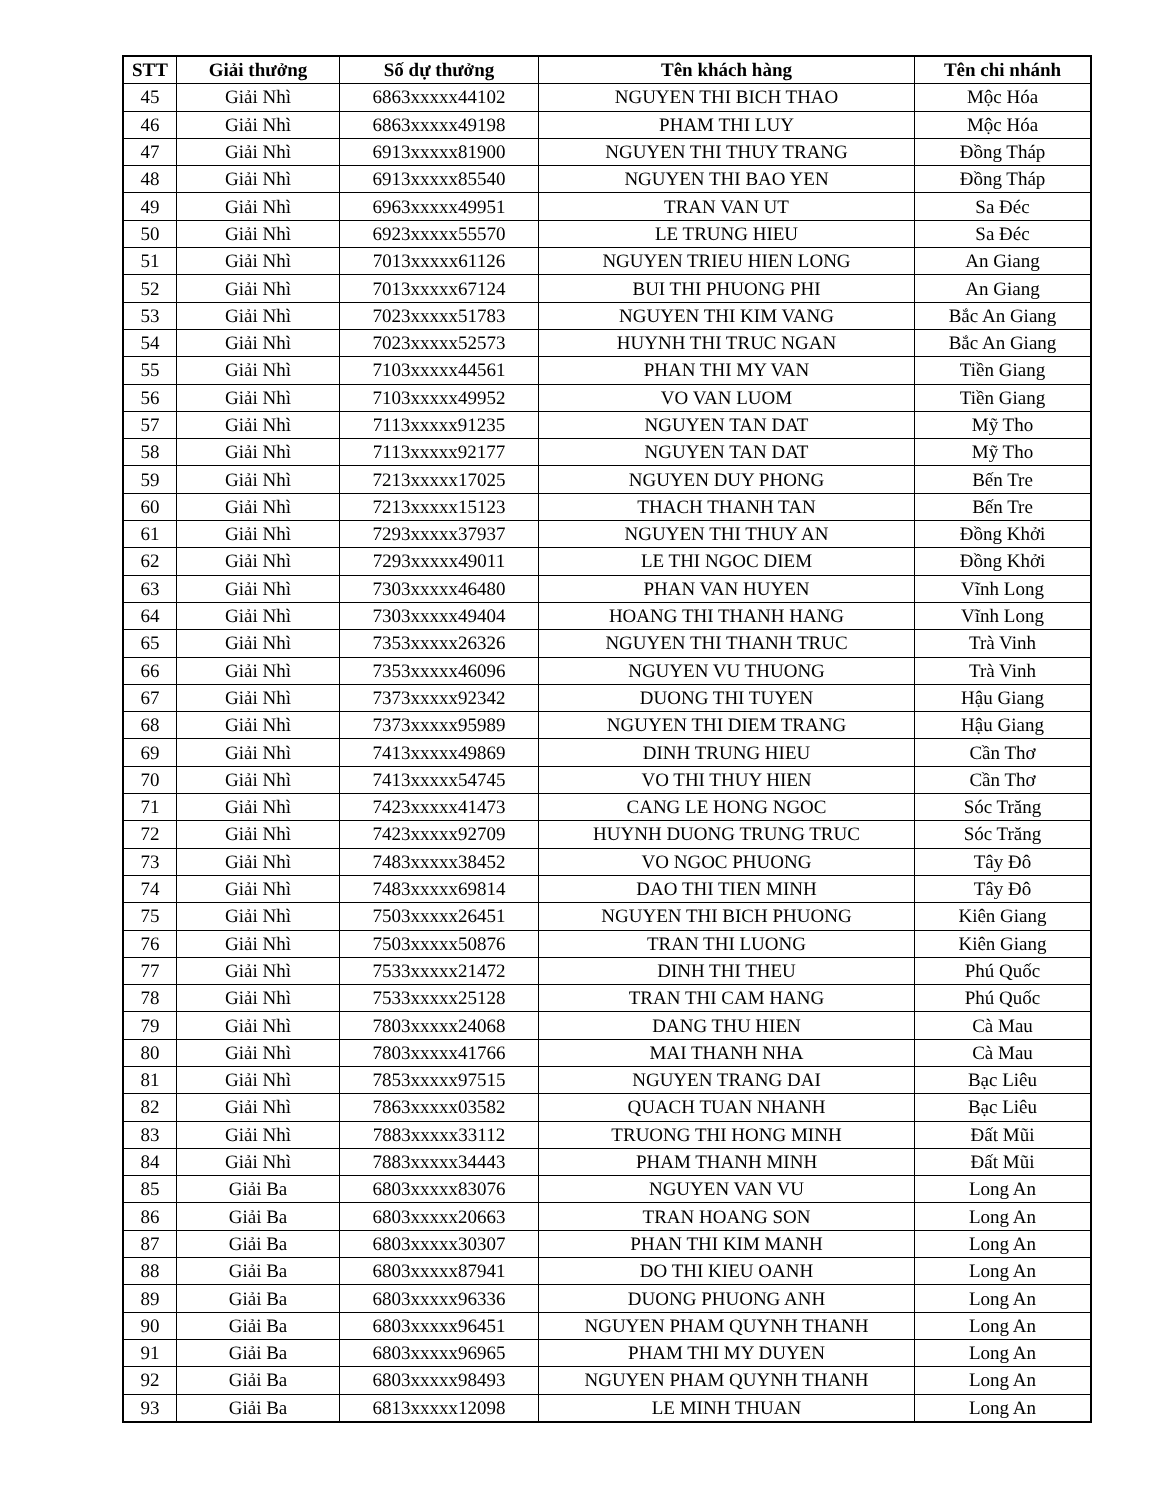| STT | Giải thưởng | Số dự thưởng | Tên khách hàng | Tên chi nhánh |
| --- | --- | --- | --- | --- |
| 45 | Giải Nhì | 6863xxxxx44102 | NGUYEN THI BICH THAO | Mộc Hóa |
| 46 | Giải Nhì | 6863xxxxx49198 | PHAM THI LUY | Mộc Hóa |
| 47 | Giải Nhì | 6913xxxxx81900 | NGUYEN THI THUY TRANG | Đồng Tháp |
| 48 | Giải Nhì | 6913xxxxx85540 | NGUYEN THI BAO YEN | Đồng Tháp |
| 49 | Giải Nhì | 6963xxxxx49951 | TRAN VAN UT | Sa Đéc |
| 50 | Giải Nhì | 6923xxxxx55570 | LE TRUNG HIEU | Sa Đéc |
| 51 | Giải Nhì | 7013xxxxx61126 | NGUYEN TRIEU HIEN LONG | An Giang |
| 52 | Giải Nhì | 7013xxxxx67124 | BUI THI PHUONG PHI | An Giang |
| 53 | Giải Nhì | 7023xxxxx51783 | NGUYEN THI KIM VANG | Bắc An Giang |
| 54 | Giải Nhì | 7023xxxxx52573 | HUYNH THI TRUC NGAN | Bắc An Giang |
| 55 | Giải Nhì | 7103xxxxx44561 | PHAN THI MY VAN | Tiền Giang |
| 56 | Giải Nhì | 7103xxxxx49952 | VO VAN LUOM | Tiền Giang |
| 57 | Giải Nhì | 7113xxxxx91235 | NGUYEN TAN DAT | Mỹ Tho |
| 58 | Giải Nhì | 7113xxxxx92177 | NGUYEN TAN DAT | Mỹ Tho |
| 59 | Giải Nhì | 7213xxxxx17025 | NGUYEN DUY PHONG | Bến Tre |
| 60 | Giải Nhì | 7213xxxxx15123 | THACH THANH TAN | Bến Tre |
| 61 | Giải Nhì | 7293xxxxx37937 | NGUYEN THI THUY AN | Đồng Khởi |
| 62 | Giải Nhì | 7293xxxxx49011 | LE THI NGOC DIEM | Đồng Khởi |
| 63 | Giải Nhì | 7303xxxxx46480 | PHAN VAN HUYEN | Vĩnh Long |
| 64 | Giải Nhì | 7303xxxxx49404 | HOANG THI THANH HANG | Vĩnh Long |
| 65 | Giải Nhì | 7353xxxxx26326 | NGUYEN THI THANH TRUC | Trà Vinh |
| 66 | Giải Nhì | 7353xxxxx46096 | NGUYEN VU THUONG | Trà Vinh |
| 67 | Giải Nhì | 7373xxxxx92342 | DUONG THI TUYEN | Hậu Giang |
| 68 | Giải Nhì | 7373xxxxx95989 | NGUYEN THI DIEM TRANG | Hậu Giang |
| 69 | Giải Nhì | 7413xxxxx49869 | DINH TRUNG HIEU | Cần Thơ |
| 70 | Giải Nhì | 7413xxxxx54745 | VO THI THUY HIEN | Cần Thơ |
| 71 | Giải Nhì | 7423xxxxx41473 | CANG LE HONG NGOC | Sóc Trăng |
| 72 | Giải Nhì | 7423xxxxx92709 | HUYNH DUONG TRUNG TRUC | Sóc Trăng |
| 73 | Giải Nhì | 7483xxxxx38452 | VO NGOC PHUONG | Tây Đô |
| 74 | Giải Nhì | 7483xxxxx69814 | DAO THI TIEN MINH | Tây Đô |
| 75 | Giải Nhì | 7503xxxxx26451 | NGUYEN THI BICH PHUONG | Kiên Giang |
| 76 | Giải Nhì | 7503xxxxx50876 | TRAN THI LUONG | Kiên Giang |
| 77 | Giải Nhì | 7533xxxxx21472 | DINH THI THEU | Phú Quốc |
| 78 | Giải Nhì | 7533xxxxx25128 | TRAN THI CAM HANG | Phú Quốc |
| 79 | Giải Nhì | 7803xxxxx24068 | DANG THU HIEN | Cà Mau |
| 80 | Giải Nhì | 7803xxxxx41766 | MAI THANH NHA | Cà Mau |
| 81 | Giải Nhì | 7853xxxxx97515 | NGUYEN TRANG DAI | Bạc Liêu |
| 82 | Giải Nhì | 7863xxxxx03582 | QUACH TUAN NHANH | Bạc Liêu |
| 83 | Giải Nhì | 7883xxxxx33112 | TRUONG THI HONG MINH | Đất Mũi |
| 84 | Giải Nhì | 7883xxxxx34443 | PHAM THANH MINH | Đất Mũi |
| 85 | Giải Ba | 6803xxxxx83076 | NGUYEN VAN VU | Long An |
| 86 | Giải Ba | 6803xxxxx20663 | TRAN HOANG SON | Long An |
| 87 | Giải Ba | 6803xxxxx30307 | PHAN THI KIM MANH | Long An |
| 88 | Giải Ba | 6803xxxxx87941 | DO THI KIEU OANH | Long An |
| 89 | Giải Ba | 6803xxxxx96336 | DUONG PHUONG ANH | Long An |
| 90 | Giải Ba | 6803xxxxx96451 | NGUYEN PHAM QUYNH THANH | Long An |
| 91 | Giải Ba | 6803xxxxx96965 | PHAM THI MY DUYEN | Long An |
| 92 | Giải Ba | 6803xxxxx98493 | NGUYEN PHAM QUYNH THANH | Long An |
| 93 | Giải Ba | 6813xxxxx12098 | LE MINH THUAN | Long An |